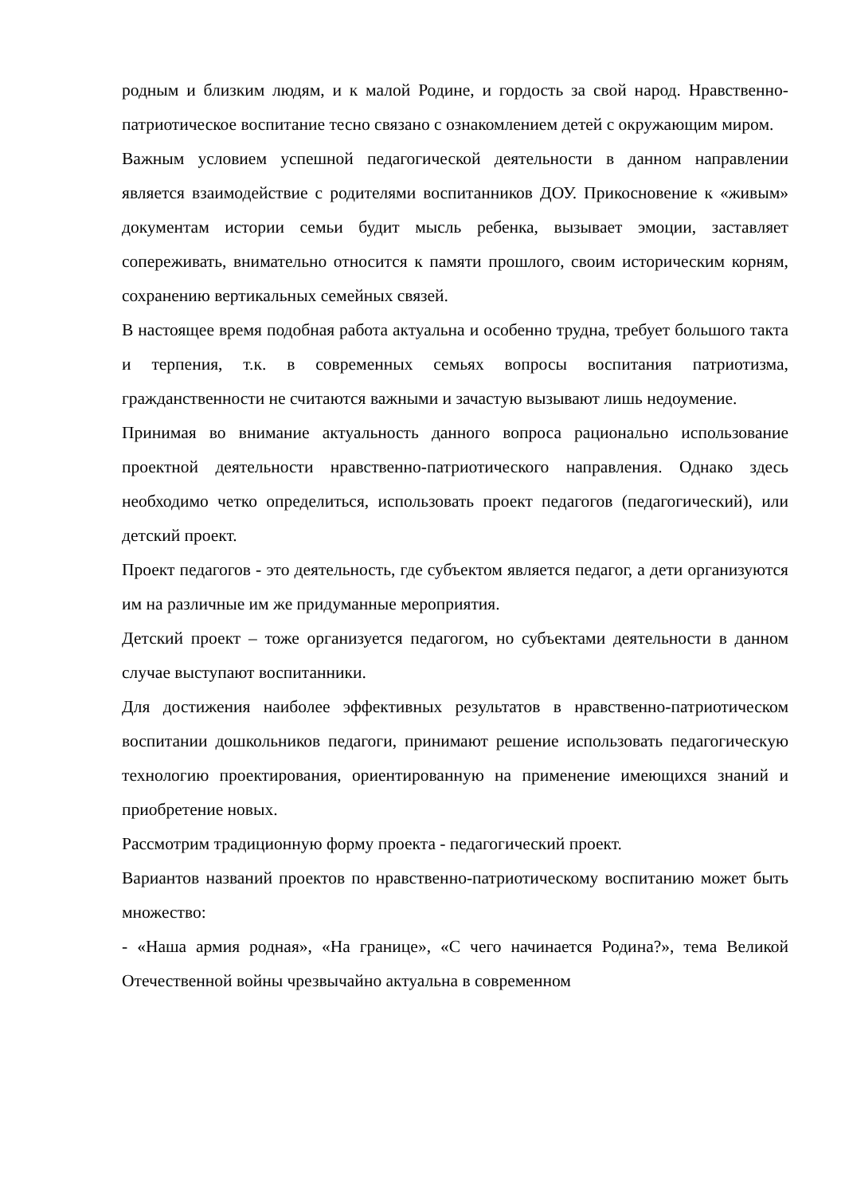родным и близким людям, и к малой Родине, и гордость за свой народ. Нравственно-патриотическое воспитание тесно связано с ознакомлением детей с окружающим миром.
Важным условием успешной педагогической деятельности в данном направлении является взаимодействие с родителями воспитанников ДОУ. Прикосновение к «живым» документам истории семьи будит мысль ребенка, вызывает эмоции, заставляет сопереживать, внимательно относится к памяти прошлого, своим историческим корням, сохранению вертикальных семейных связей.
В настоящее время подобная работа актуальна и особенно трудна, требует большого такта и терпения, т.к. в современных семьях вопросы воспитания патриотизма, гражданственности не считаются важными и зачастую вызывают лишь недоумение.
Принимая во внимание актуальность данного вопроса рационально использование проектной деятельности нравственно-патриотического направления. Однако здесь необходимо четко определиться, использовать проект педагогов (педагогический), или детский проект.
Проект педагогов - это деятельность, где субъектом является педагог, а дети организуются им на различные им же придуманные мероприятия.
Детский проект – тоже организуется педагогом, но субъектами деятельности в данном случае выступают воспитанники.
Для достижения наиболее эффективных результатов в нравственно-патриотическом воспитании дошкольников педагоги, принимают решение использовать педагогическую технологию проектирования, ориентированную на применение имеющихся знаний и приобретение новых.
Рассмотрим традиционную форму проекта - педагогический проект.
Вариантов названий проектов по нравственно-патриотическому воспитанию может быть множество:
- «Наша армия родная», «На границе», «С чего начинается Родина?», тема Великой Отечественной войны чрезвычайно актуальна в современном